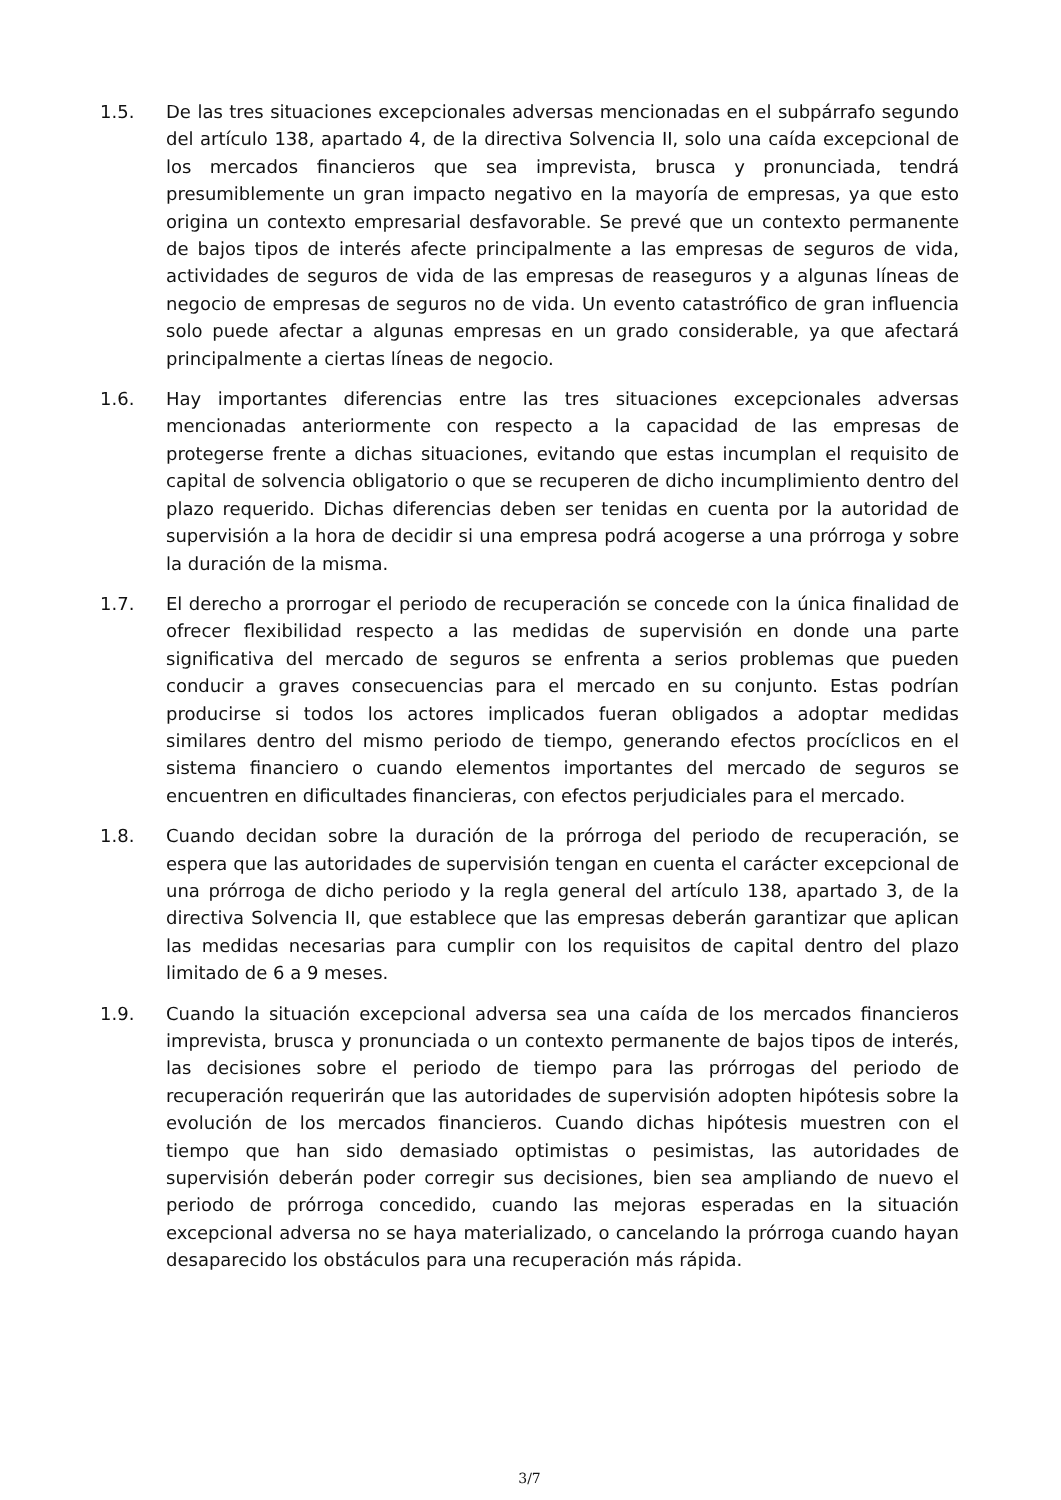1.5. De las tres situaciones excepcionales adversas mencionadas en el subpárrafo segundo del artículo 138, apartado 4, de la directiva Solvencia II, solo una caída excepcional de los mercados financieros que sea imprevista, brusca y pronunciada, tendrá presumiblemente un gran impacto negativo en la mayoría de empresas, ya que esto origina un contexto empresarial desfavorable. Se prevé que un contexto permanente de bajos tipos de interés afecte principalmente a las empresas de seguros de vida, actividades de seguros de vida de las empresas de reaseguros y a algunas líneas de negocio de empresas de seguros no de vida. Un evento catastrófico de gran influencia solo puede afectar a algunas empresas en un grado considerable, ya que afectará principalmente a ciertas líneas de negocio.
1.6. Hay importantes diferencias entre las tres situaciones excepcionales adversas mencionadas anteriormente con respecto a la capacidad de las empresas de protegerse frente a dichas situaciones, evitando que estas incumplan el requisito de capital de solvencia obligatorio o que se recuperen de dicho incumplimiento dentro del plazo requerido. Dichas diferencias deben ser tenidas en cuenta por la autoridad de supervisión a la hora de decidir si una empresa podrá acogerse a una prórroga y sobre la duración de la misma.
1.7. El derecho a prorrogar el periodo de recuperación se concede con la única finalidad de ofrecer flexibilidad respecto a las medidas de supervisión en donde una parte significativa del mercado de seguros se enfrenta a serios problemas que pueden conducir a graves consecuencias para el mercado en su conjunto. Estas podrían producirse si todos los actores implicados fueran obligados a adoptar medidas similares dentro del mismo periodo de tiempo, generando efectos procíclicos en el sistema financiero o cuando elementos importantes del mercado de seguros se encuentren en dificultades financieras, con efectos perjudiciales para el mercado.
1.8. Cuando decidan sobre la duración de la prórroga del periodo de recuperación, se espera que las autoridades de supervisión tengan en cuenta el carácter excepcional de una prórroga de dicho periodo y la regla general del artículo 138, apartado 3, de la directiva Solvencia II, que establece que las empresas deberán garantizar que aplican las medidas necesarias para cumplir con los requisitos de capital dentro del plazo limitado de 6 a 9 meses.
1.9. Cuando la situación excepcional adversa sea una caída de los mercados financieros imprevista, brusca y pronunciada o un contexto permanente de bajos tipos de interés, las decisiones sobre el periodo de tiempo para las prórrogas del periodo de recuperación requerirán que las autoridades de supervisión adopten hipótesis sobre la evolución de los mercados financieros. Cuando dichas hipótesis muestren con el tiempo que han sido demasiado optimistas o pesimistas, las autoridades de supervisión deberán poder corregir sus decisiones, bien sea ampliando de nuevo el periodo de prórroga concedido, cuando las mejoras esperadas en la situación excepcional adversa no se haya materializado, o cancelando la prórroga cuando hayan desaparecido los obstáculos para una recuperación más rápida.
3/7